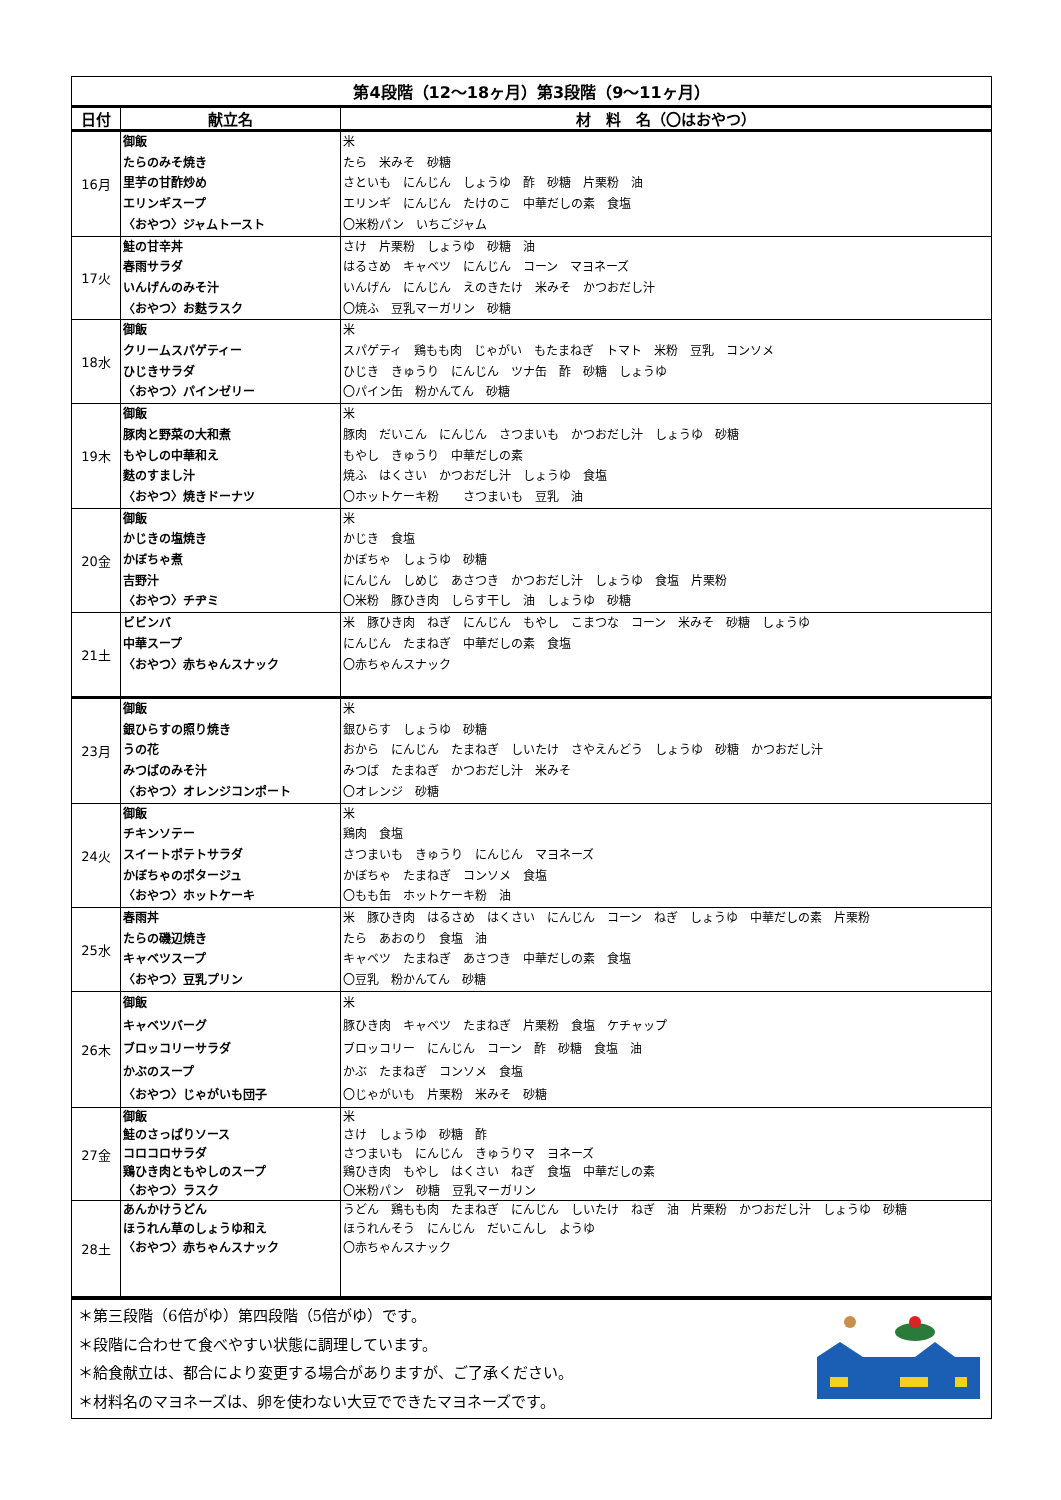| 第4段階（12～18ヶ月）第3段階（9～11ヶ月） | | |
| 日付 | 献立名 | 材 料 名（〇はおやつ） |
| 16月 | 御飯 たらのみそ焼き 里芋の甘酢炒め エリンギスープ 〈おやつ〉ジャムトースト | 米 たら 米みそ 砂糖 さといも にんじん しょうゆ 酢 砂糖 片栗粉 油 エリンギ にんじん たけのこ 中華だしの素 食塩 〇米粉パン いちごジャム |
| 17火 | 鮭の甘辛丼 春雨サラダ いんげんのみそ汁 〈おやつ〉お麩ラスク | さけ 片栗粉 しょうゆ 砂糖 油 はるさめ キャベツ にんじん コーン マヨネーズ いんげん にんじん えのきたけ 米みそ かつおだし汁 〇焼ふ 豆乳マーガリン 砂糖 |
| 18水 | 御飯 クリームスパゲティー ひじきサラダ 〈おやつ〉パインゼリー | 米 スパゲティ 鶏もも肉 じゃがい もたまねぎ トマト 米粉 豆乳 コンソメ ひじき きゅうり にんじん ツナ缶 酢 砂糖 しょうゆ 〇パイン缶 粉かんてん 砂糖 |
| 19木 | 御飯 豚肉と野菜の大和煮 もやしの中華和え 麩のすまし汁 〈おやつ〉焼きドーナツ | 米 豚肉 だいこん にんじん さつまいも かつおだし汁 しょうゆ 砂糖 もやし きゅうり 中華だしの素 焼ふ はくさい かつおだし汁 しょうゆ 食塩 〇ホットケーキ粉 さつまいも 豆乳 油 |
| 20金 | 御飯 かじきの塩焼き かぼちゃ煮 吉野汁 〈おやつ〉チヂミ | 米 かじき 食塩 かぼちゃ しょうゆ 砂糖 にんじん しめじ あさつき かつおだし汁 しょうゆ 食塩 片栗粉 〇米粉 豚ひき肉 しらす干し 油 しょうゆ 砂糖 |
| 21土 | ビビンバ 中華スープ 〈おやつ〉赤ちゃんスナック | 米 豚ひき肉 ねぎ にんじん もやし こまつな コーン 米みそ 砂糖 しょうゆ にんじん たまねぎ 中華だしの素 食塩 〇赤ちゃんスナック |
| 23月 | 御飯 銀ひらすの照り焼き うの花 みつばのみそ汁 〈おやつ〉オレンジコンポート | 米 銀ひらす しょうゆ 砂糖 おから にんじん たまねぎ しいたけ さやえんどう しょうゆ 砂糖 かつおだし汁 みつば たまねぎ かつおだし汁 米みそ 〇オレンジ 砂糖 |
| 24火 | 御飯 チキンソテー スイートポテトサラダ かぼちゃのポタージュ 〈おやつ〉ホットケーキ | 米 鶏肉 食塩 さつまいも きゅうり にんじん マヨネーズ かぼちゃ たまねぎ コンソメ 食塩 〇もも缶 ホットケーキ粉 油 |
| 25水 | 春雨丼 たらの磯辺焼き キャベツスープ 〈おやつ〉豆乳プリン | 米 豚ひき肉 はるさめ はくさい にんじん コーン ねぎ しょうゆ 中華だしの素 片栗粉 たら あおのり 食塩 油 キャベツ たまねぎ あさつき 中華だしの素 食塩 〇豆乳 粉かんてん 砂糖 |
| 26木 | 御飯 キャベツバーグ ブロッコリーサラダ かぶのスープ 〈おやつ〉じゃがいも団子 | 米 豚ひき肉 キャベツ たまねぎ 片栗粉 食塩 ケチャップ ブロッコリー にんじん コーン 酢 砂糖 食塩 油 かぶ たまねぎ コンソメ 食塩 〇じゃがいも 片栗粉 米みそ 砂糖 |
| 27金 | 御飯 鮭のさっぱりソース コロコロサラダ 鶏ひき肉ともやしのスープ 〈おやつ〉ラスク | 米 さけ しょうゆ 砂糖 酢 さつまいも にんじん きゅうりマ ヨネーズ 鶏ひき肉 もやし はくさい ねぎ 食塩 中華だしの素 〇米粉パン 砂糖 豆乳マーガリン |
| 28土 | あんかけうどん ほうれん草のしょうゆ和え 〈おやつ〉赤ちゃんスナック | うどん 鶏もも肉 たまねぎ にんじん しいたけ ねぎ 油 片栗粉 かつおだし汁 しょうゆ 砂糖 ほうれんそう にんじん だいこんし ようゆ 〇赤ちゃんスナック |
＊第三段階（6倍がゆ）第四段階（5倍がゆ）です。
＊段階に合わせて食べやすい状態に調理しています。
＊給食献立は、都合により変更する場合がありますが、ご了承ください。
＊材料名のマヨネーズは、卵を使わない大豆でできたマヨネーズです。